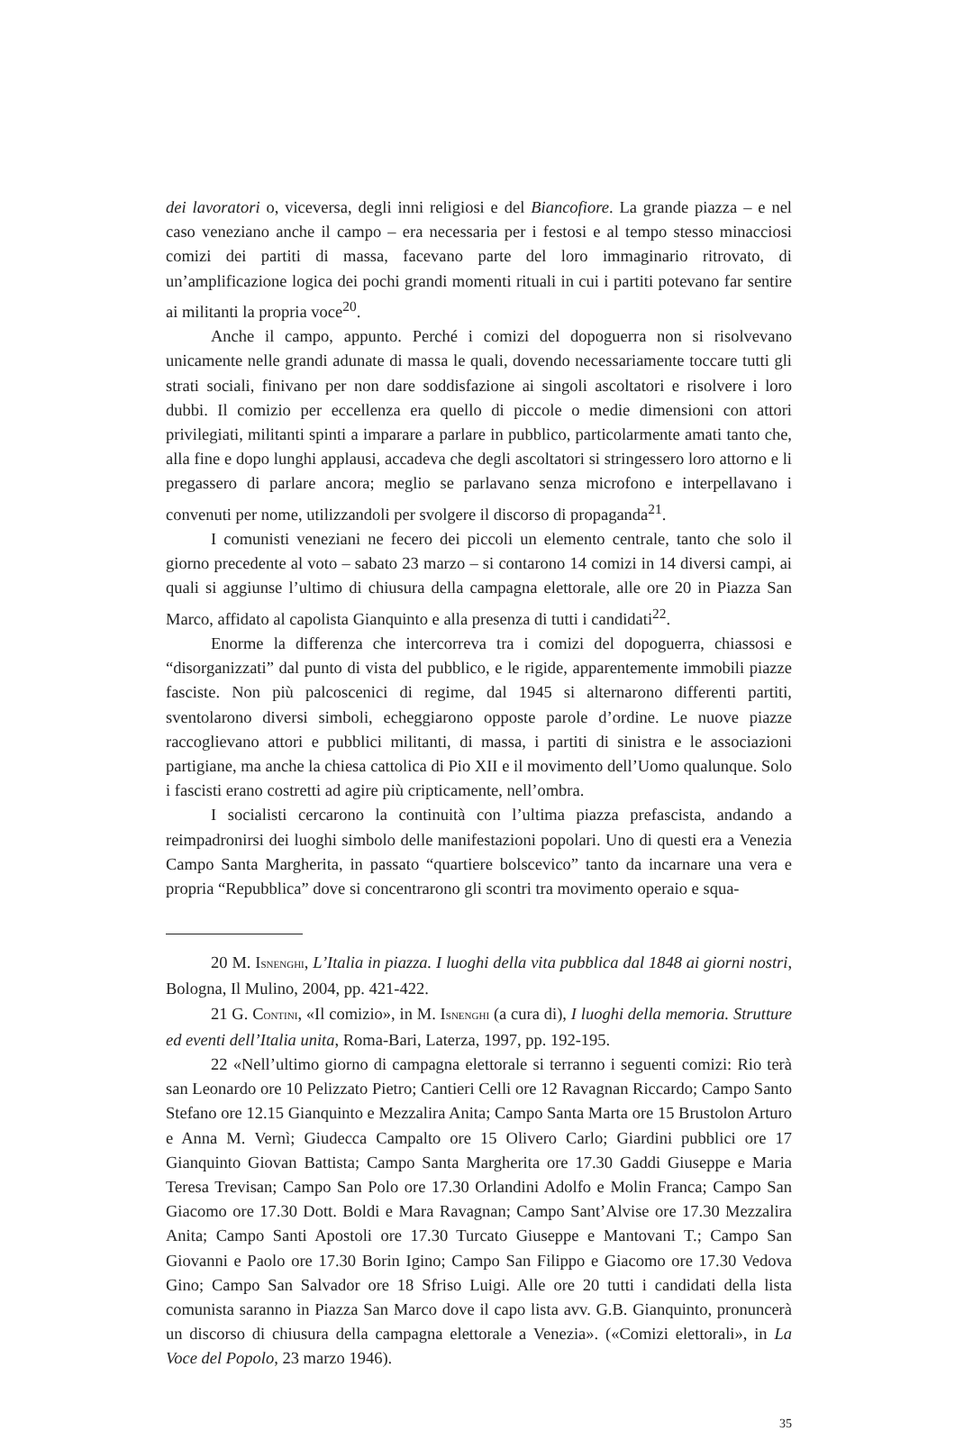dei lavoratori o, viceversa, degli inni religiosi e del Biancofiore. La grande piazza – e nel caso veneziano anche il campo – era necessaria per i festosi e al tempo stesso minacciosi comizi dei partiti di massa, facevano parte del loro immaginario ritrovato, di un’amplificazione logica dei pochi grandi momenti rituali in cui i partiti potevano far sentire ai militanti la propria voce<sup>20</sup>.
Anche il campo, appunto. Perché i comizi del dopoguerra non si risolvevano unicamente nelle grandi adunate di massa le quali, dovendo necessariamente toccare tutti gli strati sociali, finivano per non dare soddisfazione ai singoli ascoltatori e risolvere i loro dubbi. Il comizio per eccellenza era quello di piccole o medie dimensioni con attori privilegiati, militanti spinti a imparare a parlare in pubblico, particolarmente amati tanto che, alla fine e dopo lunghi applausi, accadeva che degli ascoltatori si stringessero loro attorno e li pregassero di parlare ancora; meglio se parlavano senza microfono e interpellavano i convenuti per nome, utilizzandoli per svolgere il discorso di propaganda<sup>21</sup>.
I comunisti veneziani ne fecero dei piccoli un elemento centrale, tanto che solo il giorno precedente al voto – sabato 23 marzo – si contarono 14 comizi in 14 diversi campi, ai quali si aggiunse l’ultimo di chiusura della campagna elettorale, alle ore 20 in Piazza San Marco, affidato al capolista Gianquinto e alla presenza di tutti i candidati<sup>22</sup>.
Enorme la differenza che intercorreva tra i comizi del dopoguerra, chiassosi e “disorganizzati” dal punto di vista del pubblico, e le rigide, apparentemente immobili piazze fasciste. Non più palcoscenici di regime, dal 1945 si alternarono differenti partiti, sventolarono diversi simboli, echeggiarono opposte parole d’ordine. Le nuove piazze raccoglievano attori e pubblici militanti, di massa, i partiti di sinistra e le associazioni partigiane, ma anche la chiesa cattolica di Pio XII e il movimento dell’Uomo qualunque. Solo i fascisti erano costretti ad agire più cripticamente, nell’ombra.
I socialisti cercarono la continuità con l’ultima piazza prefascista, andando a reimpadronirsi dei luoghi simbolo delle manifestazioni popolari. Uno di questi era a Venezia Campo Santa Margherita, in passato “quartiere bolscevico” tanto da incarnare una vera e propria “Repubblica” dove si concentrarono gli scontri tra movimento operaio e squa-
20 M. ISNENGHI, L’Italia in piazza. I luoghi della vita pubblica dal 1848 ai giorni nostri, Bologna, Il Mulino, 2004, pp. 421-422.
21 G. CONTINI, «Il comizio», in M. ISNENGHI (a cura di), I luoghi della memoria. Strutture ed eventi dell’Italia unita, Roma-Bari, Laterza, 1997, pp. 192-195.
22 «Nell’ultimo giorno di campagna elettorale si terranno i seguenti comizi: Rio terà san Leonardo ore 10 Pelizzato Pietro; Cantieri Celli ore 12 Ravagnan Riccardo; Campo Santo Stefano ore 12.15 Gianquinto e Mezzalira Anita; Campo Santa Marta ore 15 Brustolon Arturo e Anna M. Vernì; Giudecca Campalto ore 15 Olivero Carlo; Giardini pubblici ore 17 Gianquinto Giovan Battista; Campo Santa Margherita ore 17.30 Gaddi Giuseppe e Maria Teresa Trevisan; Campo San Polo ore 17.30 Orlandini Adolfo e Molin Franca; Campo San Giacomo ore 17.30 Dott. Boldi e Mara Ravagnan; Campo Sant’Alvise ore 17.30 Mezzalira Anita; Campo Santi Apostoli ore 17.30 Turcato Giuseppe e Mantovani T.; Campo San Giovanni e Paolo ore 17.30 Borin Igino; Campo San Filippo e Giacomo ore 17.30 Vedova Gino; Campo San Salvador ore 18 Sfriso Luigi. Alle ore 20 tutti i candidati della lista comunista saranno in Piazza San Marco dove il capo lista avv. G.B. Gianquinto, pronuncerà un discorso di chiusura della campagna elettorale a Venezia». («Comizi elettorali», in La Voce del Popolo, 23 marzo 1946).
35